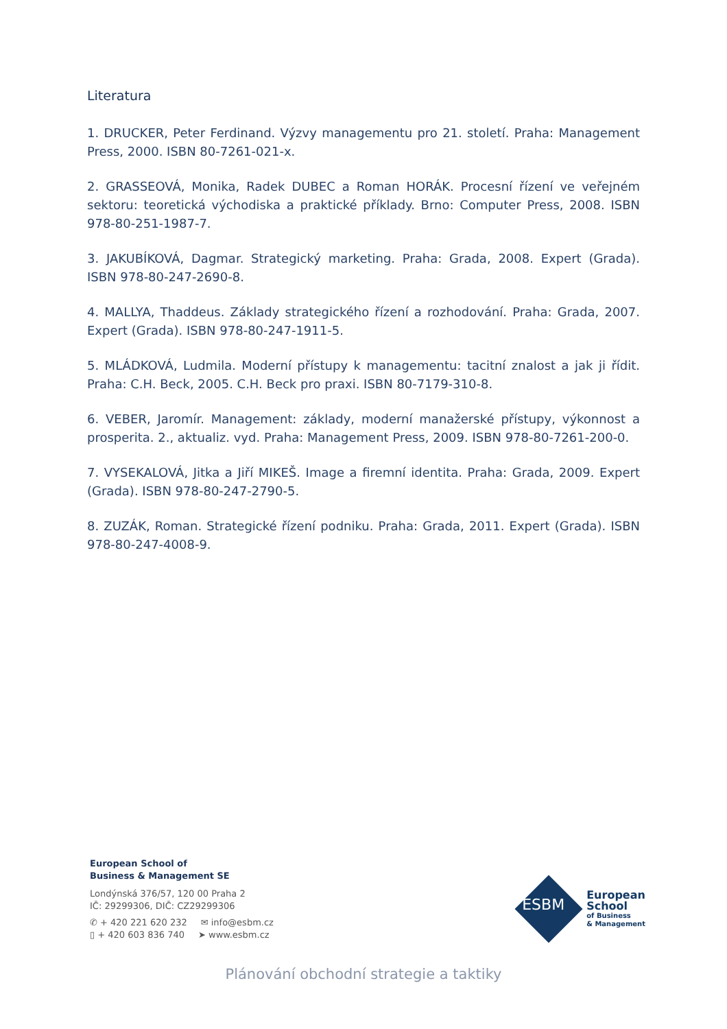Literatura
1. DRUCKER, Peter Ferdinand. Výzvy managementu pro 21. století. Praha: Management Press, 2000. ISBN 80-7261-021-x.
2. GRASSEOVÁ, Monika, Radek DUBEC a Roman HORÁK. Procesní řízení ve veřejném sektoru: teoretická východiska a praktické příklady. Brno: Computer Press, 2008. ISBN 978-80-251-1987-7.
3. JAKUBÍKOVÁ, Dagmar. Strategický marketing. Praha: Grada, 2008. Expert (Grada). ISBN 978-80-247-2690-8.
4. MALLYA, Thaddeus. Základy strategického řízení a rozhodování. Praha: Grada, 2007. Expert (Grada). ISBN 978-80-247-1911-5.
5. MLÁDKOVÁ, Ludmila. Moderní přístupy k managementu: tacitní znalost a jak ji řídit. Praha: C.H. Beck, 2005. C.H. Beck pro praxi. ISBN 80-7179-310-8.
6. VEBER, Jaromír. Management: základy, moderní manažerské přístupy, výkonnost a prosperita. 2., aktualiz. vyd. Praha: Management Press, 2009. ISBN 978-80-7261-200-0.
7. VYSEKALOVÁ, Jitka a Jiří MIKEŠ. Image a firemní identita. Praha: Grada, 2009. Expert (Grada). ISBN 978-80-247-2790-5.
8. ZUZÁK, Roman. Strategické řízení podniku. Praha: Grada, 2011. Expert (Grada). ISBN 978-80-247-4008-9.
European School of
Business & Management SE
Londýnská 376/57, 120 00 Praha 2
IČ: 29299306, DIČ: CZ29299306
✆ + 420 221 620 232 ✉ info@esbm.cz
▯ + 420 603 836 740 ➤ www.esbm.cz
ESBM
European
School
of Business
& Management
Plánování obchodní strategie a taktiky